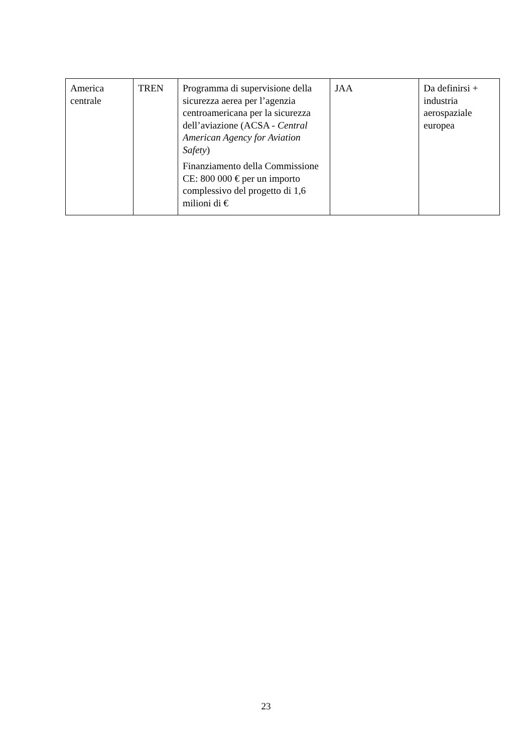| America centrale | TREN | Programma di supervisione della sicurezza aerea per l’agenzia centroamericana per la sicurezza dell’aviazione (ACSA - Central American Agency for Aviation Safety ) Finanziamento della Commissione CE: 800 000 € per un importo complessivo del progetto di 1,6 milioni di € | JAA | Da definirsi + industria aerospaziale europea |
23